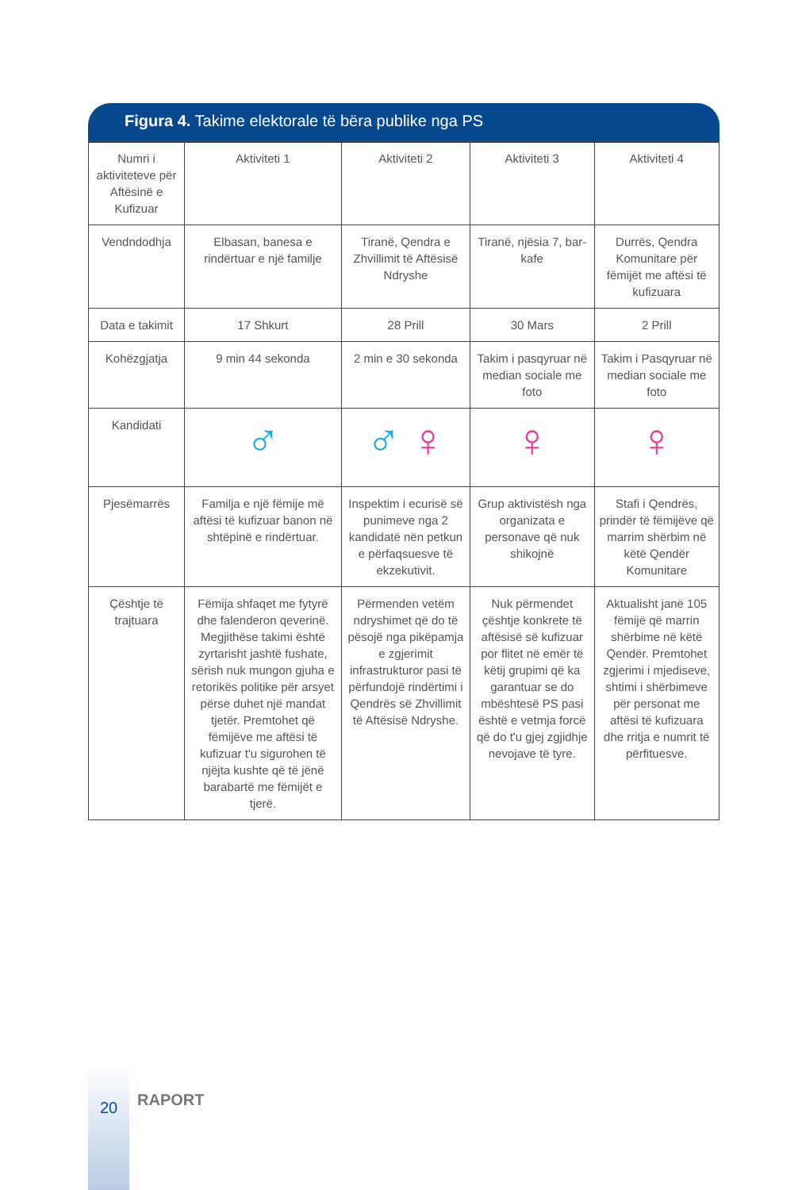Figura 4. Takime elektorale të bëra publike nga PS
| Numri i aktiviteteve për Aftësinë e Kufizuar | Aktiviteti 1 | Aktiviteti 2 | Aktiviteti 3 | Aktiviteti 4 |
| Vendndodhja | Elbasan, banesa e rindërtuar e një familje | Tiranë, Qendra e Zhvillimit të Aftësisë Ndryshe | Tiranë, njësia 7, bar-kafe | Durrës, Qendra Komunitare për fëmijët me aftësi të kufizuara |
| Data e takimit | 17 Shkurt | 28 Prill | 30 Mars | 2 Prill |
| Kohëzgjatja | 9 min 44 sekonda | 2 min e 30 sekonda | Takim i pasqyruar në median sociale me foto | Takim i Pasqyruar në median sociale me foto |
| Kandidati | ♂ | ♂ ♀ | ♀ | ♀ |
| Pjesëmarrës | Familja e një fëmije më aftësi të kufizuar banon në shtëpinë e rindërtuar. | Inspektim i ecurisë së punimeve nga 2 kandidatë nën petkun e përfaqsuesve të ekzekutivit. | Grup aktivistësh nga organizata e personave që nuk shikojnë | Stafi i Qendrës, prindër të fëmijëve që marrim shërbim në këtë Qendër Komunitare |
| Çështje të trajtuara | Fëmija shfaqet me fytyrë dhe falenderon qeverinë. Megjithëse takimi është zyrtarisht jashtë fushate, sërish nuk mungon gjuha e retorikës politike për arsyet përse duhet një mandat tjetër. Premtohet që fëmijëve me aftësi të kufizuar t'u sigurohen të njëjta kushte që të jënë barabartë me fëmijët e tjerë. | Përmenden vetëm ndryshimet që do të pësojë nga pikëpamja e zgjerimit infrastrukturor pasi të përfundojë rindërtimi i Qendrës së Zhvillimit të Aftësisë Ndryshe. | Nuk përmendet çështje konkrete të aftësisë së kufizuar por flitet në emër të këtij grupimi që ka garantuar se do mbështesë PS pasi është e vetmja forcë që do t'u gjej zgjidhje nevojave të tyre. | Aktualisht janë 105 fëmijë që marrin shërbime në këtë Qendër. Premtohet zgjerimi i mjediseve, shtimi i shërbimeve për personat me aftësi të kufizuara dhe rritja e numrit të përfituesve. |
20 RAPORT